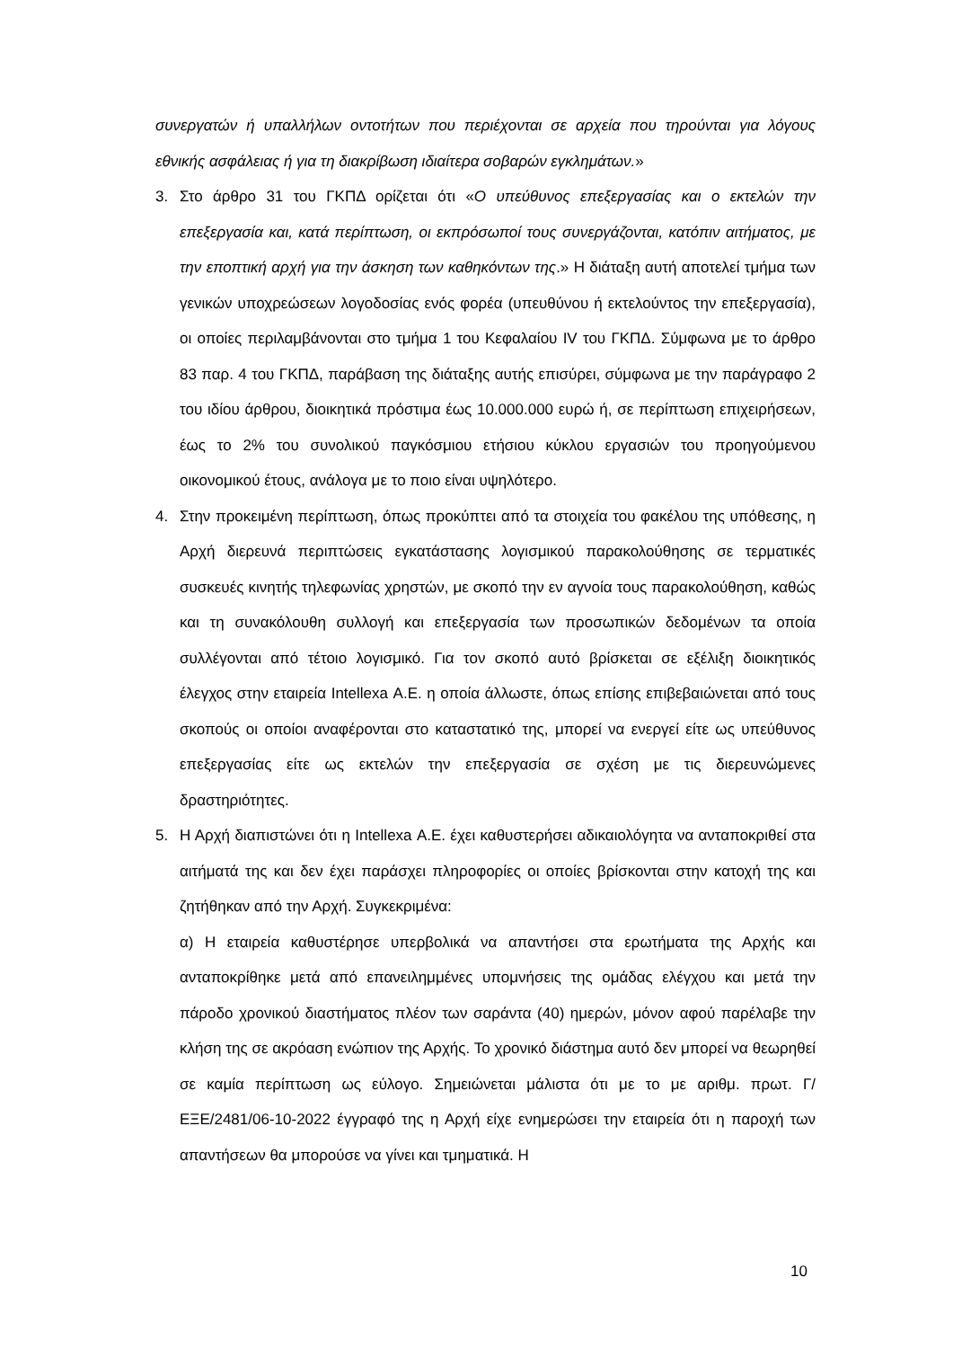συνεργατών ή υπαλλήλων οντοτήτων που περιέχονται σε αρχεία που τηρούνται για λόγους εθνικής ασφάλειας ή για τη διακρίβωση ιδιαίτερα σοβαρών εγκλημάτων.»
3. Στο άρθρο 31 του ΓΚΠΔ ορίζεται ότι «Ο υπεύθυνος επεξεργασίας και ο εκτελών την επεξεργασία και, κατά περίπτωση, οι εκπρόσωποί τους συνεργάζονται, κατόπιν αιτήματος, με την εποπτική αρχή για την άσκηση των καθηκόντων της.» Η διάταξη αυτή αποτελεί τμήμα των γενικών υποχρεώσεων λογοδοσίας ενός φορέα (υπευθύνου ή εκτελούντος την επεξεργασία), οι οποίες περιλαμβάνονται στο τμήμα 1 του Κεφαλαίου IV του ΓΚΠΔ. Σύμφωνα με το άρθρο 83 παρ. 4 του ΓΚΠΔ, παράβαση της διάταξης αυτής επισύρει, σύμφωνα με την παράγραφο 2 του ιδίου άρθρου, διοικητικά πρόστιμα έως 10.000.000 ευρώ ή, σε περίπτωση επιχειρήσεων, έως το 2% του συνολικού παγκόσμιου ετήσιου κύκλου εργασιών του προηγούμενου οικονομικού έτους, ανάλογα με το ποιο είναι υψηλότερο.
4. Στην προκειμένη περίπτωση, όπως προκύπτει από τα στοιχεία του φακέλου της υπόθεσης, η Αρχή διερευνά περιπτώσεις εγκατάστασης λογισμικού παρακολούθησης σε τερματικές συσκευές κινητής τηλεφωνίας χρηστών, με σκοπό την εν αγνοία τους παρακολούθηση, καθώς και τη συνακόλουθη συλλογή και επεξεργασία των προσωπικών δεδομένων τα οποία συλλέγονται από τέτοιο λογισμικό. Για τον σκοπό αυτό βρίσκεται σε εξέλιξη διοικητικός έλεγχος στην εταιρεία Intellexa Α.Ε. η οποία άλλωστε, όπως επίσης επιβεβαιώνεται από τους σκοπούς οι οποίοι αναφέρονται στο καταστατικό της, μπορεί να ενεργεί είτε ως υπεύθυνος επεξεργασίας είτε ως εκτελών την επεξεργασία σε σχέση με τις διερευνώμενες δραστηριότητες.
5. Η Αρχή διαπιστώνει ότι η Intellexa Α.Ε. έχει καθυστερήσει αδικαιολόγητα να ανταποκριθεί στα αιτήματά της και δεν έχει παράσχει πληροφορίες οι οποίες βρίσκονται στην κατοχή της και ζητήθηκαν από την Αρχή. Συγκεκριμένα:
α) Η εταιρεία καθυστέρησε υπερβολικά να απαντήσει στα ερωτήματα της Αρχής και ανταποκρίθηκε μετά από επανειλημμένες υπομνήσεις της ομάδας ελέγχου και μετά την πάροδο χρονικού διαστήματος πλέον των σαράντα (40) ημερών, μόνον αφού παρέλαβε την κλήση της σε ακρόαση ενώπιον της Αρχής. Το χρονικό διάστημα αυτό δεν μπορεί να θεωρηθεί σε καμία περίπτωση ως εύλογο. Σημειώνεται μάλιστα ότι με το με αριθμ. πρωτ. Γ/ΕΞΕ/2481/06-10-2022 έγγραφό της η Αρχή είχε ενημερώσει την εταιρεία ότι η παροχή των απαντήσεων θα μπορούσε να γίνει και τμηματικά. Η
10